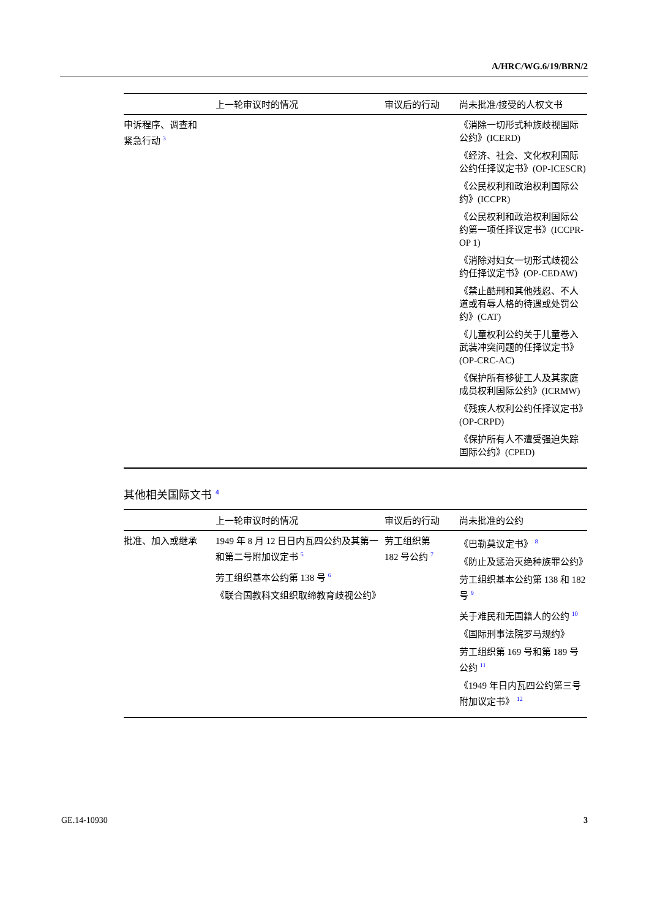A/HRC/WG.6/19/BRN/2
| | 上一轮审议时的情况 | 审议后的行动 | 尚未批准/接受的人权文书 |
| --- | --- | --- | --- |
| 申诉程序、调查和 紧急行动 <sup>3</sup> | | | 《消除一切形式种族歧视国际公约》(ICERD) 《经济、社会、文化权利国际公约任择议定书》(OP-ICESCR) 《公民权利和政治权利国际公约》(ICCPR) 《公民权利和政治权利国际公约第一项任择议定书》(ICCPR-OP 1) 《消除对妇女一切形式歧视公约任择议定书》(OP-CEDAW) 《禁止酷刑和其他残忍、不人道或有辱人格的待遇或处罚公约》(CAT) 《儿童权利公约关于儿童卷入武装冲突问题的任择议定书》(OP-CRC-AC) 《保护所有移徙工人及其家庭成员权利国际公约》(ICRMW) 《残疾人权利公约任择议定书》(OP-CRPD) 《保护所有人不遭受强迫失踪国际公约》(CPED) |
其他相关国际文书 <sup>4</sup>
| | 上一轮审议时的情况 | 审议后的行动 | 尚未批准的公约 |
| --- | --- | --- | --- |
| 批准、加入或继承 | 1949 年 8 月 12 日日内瓦四公约及其第一和第二号附加议定书 <sup>5</sup> 劳工组织基本公约第 138 号 <sup>6</sup> 《联合国教科文组织取缔教育歧视公约》 | 劳工组织第 182 号公约 <sup>7</sup> | 《巴勒莫议定书》 <sup>8</sup> 《防止及惩治灭绝种族罪公约》 劳工组织基本公约第 138 和 182 号 <sup>9</sup> 关于难民和无国籍人的公约 <sup>10</sup> 《国际刑事法院罗马规约》 劳工组织第 169 号和第 189 号公约 <sup>11</sup> 《1949 年日内瓦四公约第三号附加议定书》 <sup>12</sup> |
GE.14-10930 3